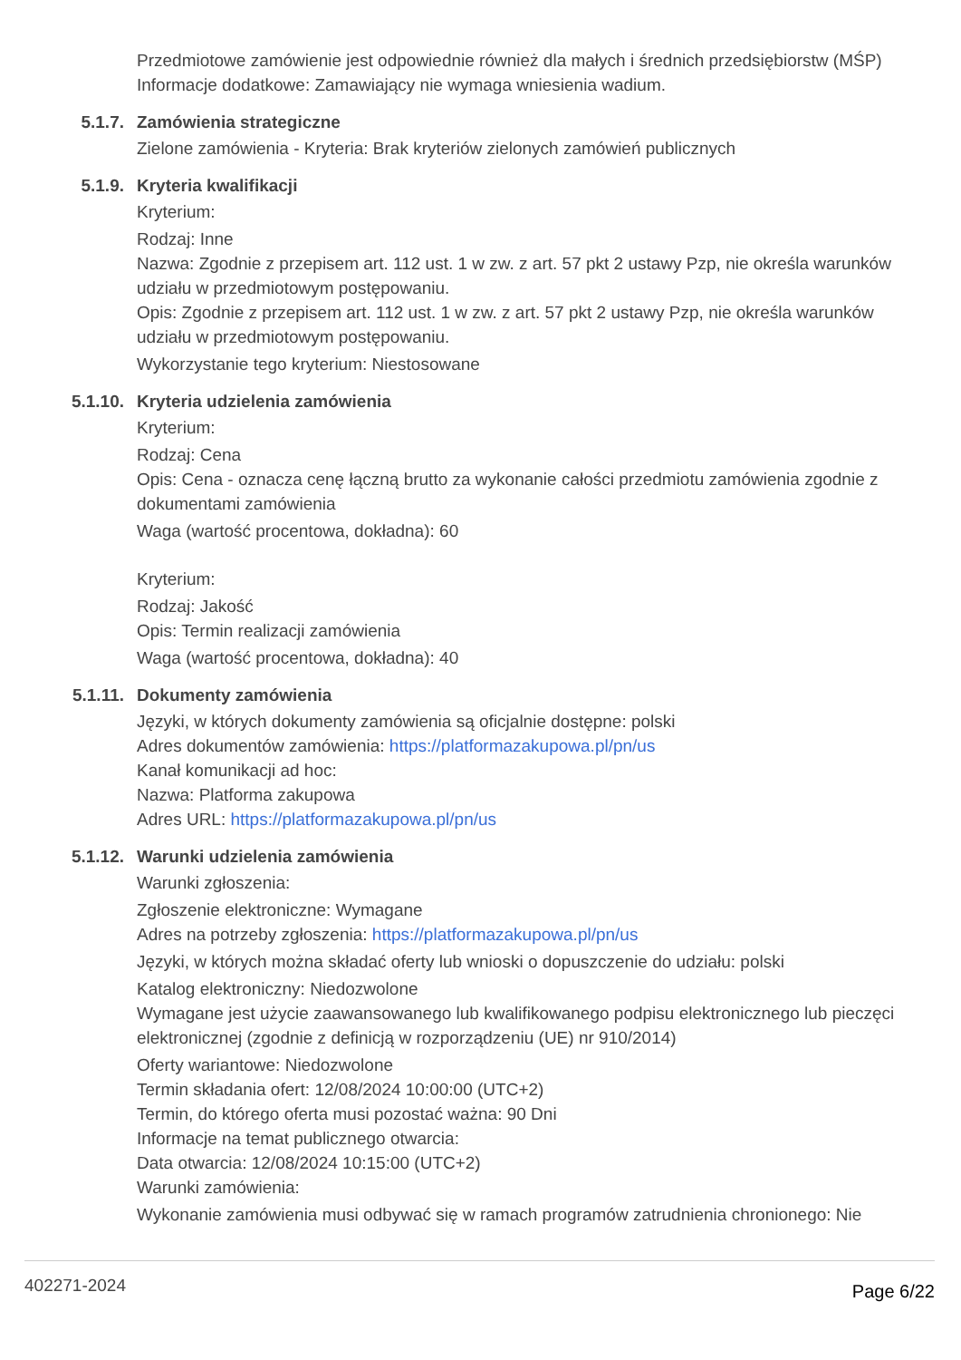Przedmiotowe zamówienie jest odpowiednie również dla małych i średnich przedsiębiorstw (MŚP)
Informacje dodatkowe: Zamawiający nie wymaga wniesienia wadium.
5.1.7. Zamówienia strategiczne
Zielone zamówienia - Kryteria: Brak kryteriów zielonych zamówień publicznych
5.1.9. Kryteria kwalifikacji
Kryterium:
Rodzaj: Inne
Nazwa: Zgodnie z przepisem art. 112 ust. 1 w zw. z art. 57 pkt 2 ustawy Pzp, nie określa warunków udziału w przedmiotowym postępowaniu.
Opis: Zgodnie z przepisem art. 112 ust. 1 w zw. z art. 57 pkt 2 ustawy Pzp, nie określa warunków udziału w przedmiotowym postępowaniu.
Wykorzystanie tego kryterium: Niestosowane
5.1.10. Kryteria udzielenia zamówienia
Kryterium:
Rodzaj: Cena
Opis: Cena - oznacza cenę łączną brutto za wykonanie całości przedmiotu zamówienia zgodnie z dokumentami zamówienia
Waga (wartość procentowa, dokładna): 60
Kryterium:
Rodzaj: Jakość
Opis: Termin realizacji zamówienia
Waga (wartość procentowa, dokładna): 40
5.1.11. Dokumenty zamówienia
Języki, w których dokumenty zamówienia są oficjalnie dostępne: polski
Adres dokumentów zamówienia: https://platformazakupowa.pl/pn/us
Kanał komunikacji ad hoc:
Nazwa: Platforma zakupowa
Adres URL: https://platformazakupowa.pl/pn/us
5.1.12. Warunki udzielenia zamówienia
Warunki zgłoszenia:
Zgłoszenie elektroniczne: Wymagane
Adres na potrzeby zgłoszenia: https://platformazakupowa.pl/pn/us
Języki, w których można składać oferty lub wnioski o dopuszczenie do udziału: polski
Katalog elektroniczny: Niedozwolone
Wymagane jest użycie zaawansowanego lub kwalifikowanego podpisu elektronicznego lub pieczęci elektronicznej (zgodnie z definicją w rozporządzeniu (UE) nr 910/2014)
Oferty wariantowe: Niedozwolone
Termin składania ofert: 12/08/2024 10:00:00 (UTC+2)
Termin, do którego oferta musi pozostać ważna: 90 Dni
Informacje na temat publicznego otwarcia:
Data otwarcia: 12/08/2024 10:15:00 (UTC+2)
Warunki zamówienia:
Wykonanie zamówienia musi odbywać się w ramach programów zatrudnienia chronionego: Nie
402271-2024 Page 6/22